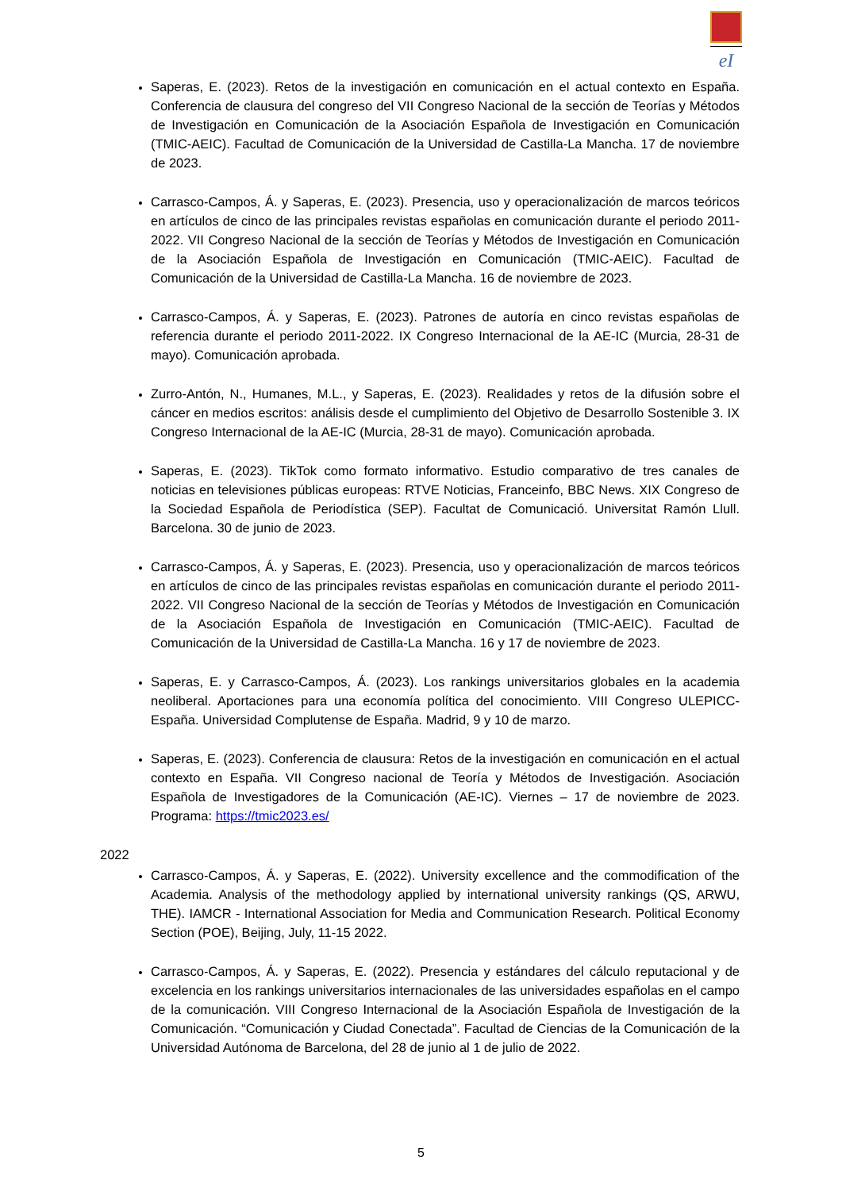eI
Saperas, E. (2023). Retos de la investigación en comunicación en el actual contexto en España. Conferencia de clausura del congreso del VII Congreso Nacional de la sección de Teorías y Métodos de Investigación en Comunicación de la Asociación Española de Investigación en Comunicación (TMIC-AEIC). Facultad de Comunicación de la Universidad de Castilla-La Mancha. 17 de noviembre de 2023.
Carrasco-Campos, Á. y Saperas, E. (2023). Presencia, uso y operacionalización de marcos teóricos en artículos de cinco de las principales revistas españolas en comunicación durante el periodo 2011-2022. VII Congreso Nacional de la sección de Teorías y Métodos de Investigación en Comunicación de la Asociación Española de Investigación en Comunicación (TMIC-AEIC). Facultad de Comunicación de la Universidad de Castilla-La Mancha. 16 de noviembre de 2023.
Carrasco-Campos, Á. y Saperas, E. (2023). Patrones de autoría en cinco revistas españolas de referencia durante el periodo 2011-2022. IX Congreso Internacional de la AE-IC (Murcia, 28-31 de mayo). Comunicación aprobada.
Zurro-Antón, N., Humanes, M.L., y Saperas, E. (2023). Realidades y retos de la difusión sobre el cáncer en medios escritos: análisis desde el cumplimiento del Objetivo de Desarrollo Sostenible 3. IX Congreso Internacional de la AE-IC (Murcia, 28-31 de mayo). Comunicación aprobada.
Saperas, E. (2023). TikTok como formato informativo. Estudio comparativo de tres canales de noticias en televisiones públicas europeas: RTVE Noticias, Franceinfo, BBC News. XIX Congreso de la Sociedad Española de Periodística (SEP). Facultat de Comunicació. Universitat Ramón Llull. Barcelona. 30 de junio de 2023.
Carrasco-Campos, Á. y Saperas, E. (2023). Presencia, uso y operacionalización de marcos teóricos en artículos de cinco de las principales revistas españolas en comunicación durante el periodo 2011-2022. VII Congreso Nacional de la sección de Teorías y Métodos de Investigación en Comunicación de la Asociación Española de Investigación en Comunicación (TMIC-AEIC). Facultad de Comunicación de la Universidad de Castilla-La Mancha. 16 y 17 de noviembre de 2023.
Saperas, E. y Carrasco-Campos, Á. (2023). Los rankings universitarios globales en la academia neoliberal. Aportaciones para una economía política del conocimiento. VIII Congreso ULEPICC-España. Universidad Complutense de España. Madrid, 9 y 10 de marzo.
Saperas, E. (2023). Conferencia de clausura: Retos de la investigación en comunicación en el actual contexto en España. VII Congreso nacional de Teoría y Métodos de Investigación. Asociación Española de Investigadores de la Comunicación (AE-IC). Viernes – 17 de noviembre de 2023. Programa: https://tmic2023.es/
2022
Carrasco-Campos, Á. y Saperas, E. (2022). University excellence and the commodification of the Academia. Analysis of the methodology applied by international university rankings (QS, ARWU, THE). IAMCR - International Association for Media and Communication Research. Political Economy Section (POE), Beijing, July, 11-15 2022.
Carrasco-Campos, Á. y Saperas, E. (2022). Presencia y estándares del cálculo reputacional y de excelencia en los rankings universitarios internacionales de las universidades españolas en el campo de la comunicación. VIII Congreso Internacional de la Asociación Española de Investigación de la Comunicación. “Comunicación y Ciudad Conectada”. Facultad de Ciencias de la Comunicación de la Universidad Autónoma de Barcelona, del 28 de junio al 1 de julio de 2022.
5